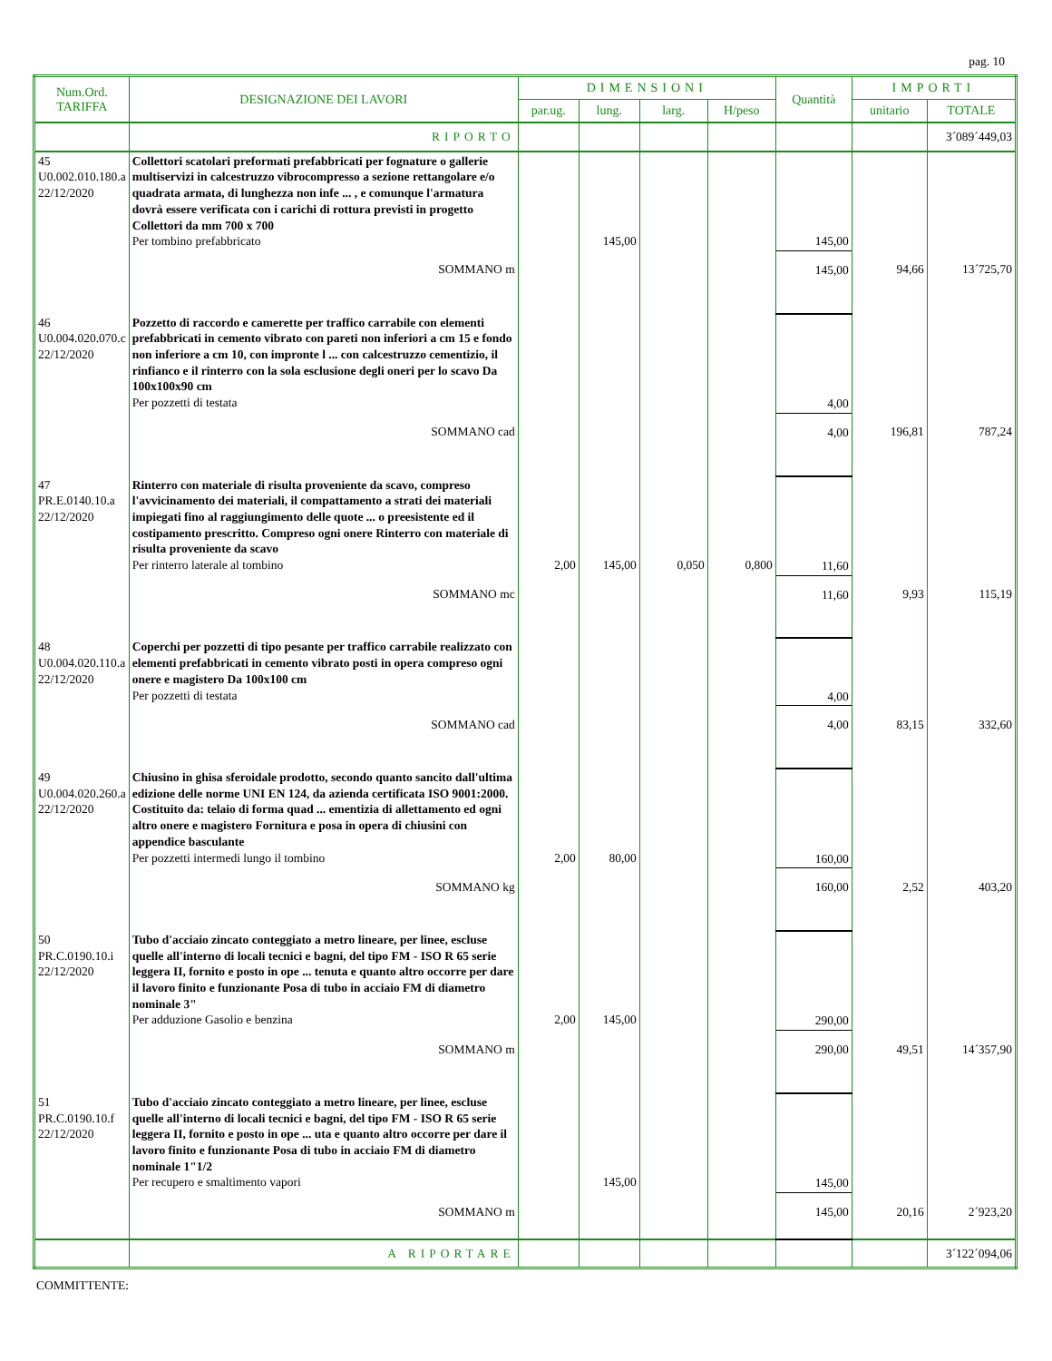pag. 10
| Num.Ord. TARIFFA | DESIGNAZIONE DEI LAVORI | DIMENSIONI | | | | Quantità | IMPORTI | |
| --- | --- | --- | --- | --- | --- | --- | --- | --- |
| | | par.ug. | lung. | larg. | H/peso | | unitario | TOTALE |
| | RIPORTO | | | | | | | 3´089´449,03 |
| 45 U0.002.010.180.a 22/12/2020 | Collettori scatolari preformati prefabbricati per fognature o gallerie multiservizi in calcestruzzo vibrocompresso a sezione rettangolare e/o quadrata armata, di lunghezza non infe ... , e comunque l'armatura dovrà essere verificata con i carichi di rottura previsti in progetto Collettori da mm 700 x 700 Per tombino prefabbricato | | 145,00 | | | 145,00 | | |
| | SOMMANO m | | | | | 145,00 | 94,66 | 13´725,70 |
| 46 U0.004.020.070.c 22/12/2020 | Pozzetto di raccordo e camerette per traffico carrabile con elementi prefabbricati in cemento vibrato con pareti non inferiori a cm 15 e fondo non inferiore a cm 10, con impronte l ... con calcestruzzo cementizio, il rinfianco e il rinterro con la sola esclusione degli oneri per lo scavo Da 100x100x90 cm Per pozzetti di testata | | | | | 4,00 | | |
| | SOMMANO cad | | | | | 4,00 | 196,81 | 787,24 |
| 47 PR.E.0140.10.a 22/12/2020 | Rinterro con materiale di risulta proveniente da scavo, compreso l'avvicinamento dei materiali, il compattamento a strati dei materiali impiegati fino al raggiungimento delle quote ... o preesistente ed il costipamento prescritto. Compreso ogni onere Rinterro con materiale di risulta proveniente da scavo Per rinterro laterale al tombino | 2,00 | 145,00 | 0,050 | 0,800 | 11,60 | | |
| | SOMMANO mc | | | | | 11,60 | 9,93 | 115,19 |
| 48 U0.004.020.110.a 22/12/2020 | Coperchi per pozzetti di tipo pesante per traffico carrabile realizzato con elementi prefabbricati in cemento vibrato posti in opera compreso ogni onere e magistero Da 100x100 cm Per pozzetti di testata | | | | | 4,00 | | |
| | SOMMANO cad | | | | | 4,00 | 83,15 | 332,60 |
| 49 U0.004.020.260.a 22/12/2020 | Chiusino in ghisa sferoidale prodotto, secondo quanto sancito dall'ultima edizione delle norme UNI EN 124, da azienda certificata ISO 9001:2000. Costituito da: telaio di forma quad ... ementizia di allettamento ed ogni altro onere e magistero Fornitura e posa in opera di chiusini con appendice basculante Per pozzetti intermedi lungo il tombino | 2,00 | 80,00 | | | 160,00 | | |
| | SOMMANO kg | | | | | 160,00 | 2,52 | 403,20 |
| 50 PR.C.0190.10.i 22/12/2020 | Tubo d'acciaio zincato conteggiato a metro lineare, per linee, escluse quelle all'interno di locali tecnici e bagni, del tipo FM - ISO R 65 serie leggera II, fornito e posto in ope ... tenuta e quanto altro occorre per dare il lavoro finito e funzionante Posa di tubo in acciaio FM di diametro nominale 3" Per adduzione Gasolio e benzina | 2,00 | 145,00 | | | 290,00 | | |
| | SOMMANO m | | | | | 290,00 | 49,51 | 14´357,90 |
| 51 PR.C.0190.10.f 22/12/2020 | Tubo d'acciaio zincato conteggiato a metro lineare, per linee, escluse quelle all'interno di locali tecnici e bagni, del tipo FM - ISO R 65 serie leggera II, fornito e posto in ope ... uta e quanto altro occorre per dare il lavoro finito e funzionante Posa di tubo in acciaio FM di diametro nominale 1"1/2 Per recupero e smaltimento vapori | | 145,00 | | | 145,00 | | |
| | SOMMANO m | | | | | 145,00 | 20,16 | 2´923,20 |
| | A RIPORTARE | | | | | | | 3´122´094,06 |
COMMITTENTE: